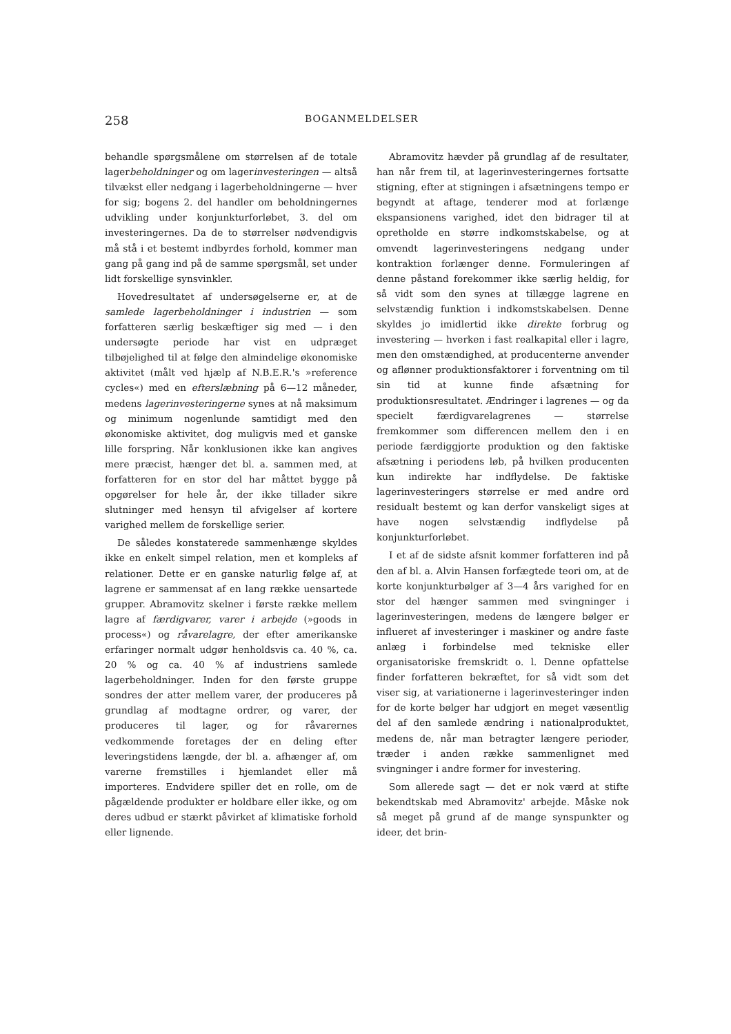258 BOGANMELDELSER
behandle spørgsmålene om størrelsen af de totale lagerbeholdninger og om lagerinvesteringen — altså tilvækst eller nedgang i lagerbeholdningerne — hver for sig; bogens 2. del handler om beholdningernes udvikling under konjunkturforløbet, 3. del om investeringernes. Da de to størrelser nødvendigvis må stå i et bestemt indbyrdes forhold, kommer man gang på gang ind på de samme spørgsmål, set under lidt forskellige synsvinkler.
Hovedresultatet af undersøgelserne er, at de samlede lagerbeholdninger i industrien — som forfatteren særlig beskæftiger sig med — i den undersøgte periode har vist en udpræget tilbøjelighed til at følge den almindelige økonomiske aktivitet (målt ved hjælp af N.B.E.R.'s »reference cycles«) med en efterslæbning på 6—12 måneder, medens lagerinvesteringerne synes at nå maksimum og minimum nogenlunde samtidigt med den økonomiske aktivitet, dog muligvis med et ganske lille forspring. Når konklusionen ikke kan angives mere præcist, hænger det bl. a. sammen med, at forfatteren for en stor del har måttet bygge på opgørelser for hele år, der ikke tillader sikre slutninger med hensyn til afvigelser af kortere varighed mellem de forskellige serier.
De således konstaterede sammenhænge skyldes ikke en enkelt simpel relation, men et kompleks af relationer. Dette er en ganske naturlig følge af, at lagrene er sammensat af en lang række uensartede grupper. Abramovitz skelner i første række mellem lagre af færdigvarer, varer i arbejde (»goods in process«) og råvarelagre, der efter amerikanske erfaringer normalt udgør henholdsvis ca. 40 %, ca. 20 % og ca. 40 % af industriens samlede lagerbeholdninger. Inden for den første gruppe sondres der atter mellem varer, der produceres på grundlag af modtagne ordrer, og varer, der produceres til lager, og for råvarernes vedkommende foretages der en deling efter leveringstidens længde, der bl. a. afhænger af, om varerne fremstilles i hjemlandet eller må importeres. Endvidere spiller det en rolle, om de pågældende produkter er holdbare eller ikke, og om deres udbud er stærkt påvirket af klimatiske forhold eller lignende.
Abramovitz hævder på grundlag af de resultater, han når frem til, at lagerinvesteringernes fortsatte stigning, efter at stigningen i afsætningens tempo er begyndt at aftage, tenderer mod at forlænge ekspansionens varighed, idet den bidrager til at opretholde en større indkomstskabelse, og at omvendt lagerinvesteringens nedgang under kontraktion forlænger denne. Formuleringen af denne påstand forekommer ikke særlig heldig, for så vidt som den synes at tillægge lagrene en selvstændig funktion i indkomstskabelsen. Denne skyldes jo imidlertid ikke direkte forbrug og investering — hverken i fast realkapital eller i lagre, men den omstændighed, at producenterne anvender og aflønner produktionsfaktorer i forventning om til sin tid at kunne finde afsætning for produktionsresultatet. Ændringer i lagrenes — og da specielt færdigvarelagrenes — størrelse fremkommer som differencen mellem den i en periode færdiggjorte produktion og den faktiske afsætning i periodens løb, på hvilken producenten kun indirekte har indflydelse. De faktiske lagerinvesteringers størrelse er med andre ord residualt bestemt og kan derfor vanskeligt siges at have nogen selvstændig indflydelse på konjunkturforløbet.
I et af de sidste afsnit kommer forfatteren ind på den af bl. a. Alvin Hansen forfægtede teori om, at de korte konjunkturbølger af 3—4 års varighed for en stor del hænger sammen med svingninger i lagerinvesteringen, medens de længere bølger er influeret af investeringer i maskiner og andre faste anlæg i forbindelse med tekniske eller organisatoriske fremskridt o. l. Denne opfattelse finder forfatteren bekræftet, for så vidt som det viser sig, at variationerne i lagerinvesteringer inden for de korte bølger har udgjort en meget væsentlig del af den samlede ændring i nationalproduktet, medens de, når man betragter længere perioder, træder i anden række sammenlignet med svingninger i andre former for investering.
Som allerede sagt — det er nok værd at stifte bekendtskab med Abramovitz' arbejde. Måske nok så meget på grund af de mange synspunkter og ideer, det brin-